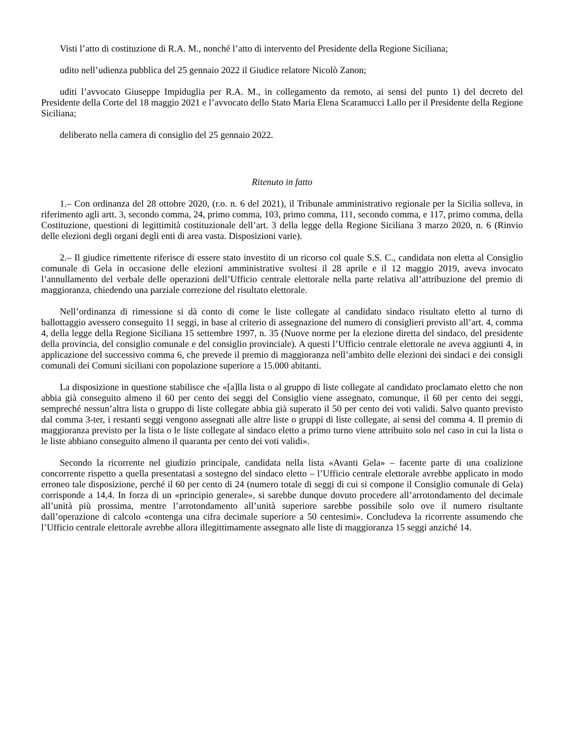Visti l’atto di costituzione di R.A. M., nonché l’atto di intervento del Presidente della Regione Siciliana;
udito nell’udienza pubblica del 25 gennaio 2022 il Giudice relatore Nicolò Zanon;
uditi l’avvocato Giuseppe Impiduglia per R.A. M., in collegamento da remoto, ai sensi del punto 1) del decreto del Presidente della Corte del 18 maggio 2021 e l’avvocato dello Stato Maria Elena Scaramucci Lallo per il Presidente della Regione Siciliana;
deliberato nella camera di consiglio del 25 gennaio 2022.
Ritenuto in fatto
1.– Con ordinanza del 28 ottobre 2020, (r.o. n. 6 del 2021), il Tribunale amministrativo regionale per la Sicilia solleva, in riferimento agli artt. 3, secondo comma, 24, primo comma, 103, primo comma, 111, secondo comma, e 117, primo comma, della Costituzione, questioni di legittimità costituzionale dell’art. 3 della legge della Regione Siciliana 3 marzo 2020, n. 6 (Rinvio delle elezioni degli organi degli enti di area vasta. Disposizioni varie).
2.– Il giudice rimettente riferisce di essere stato investito di un ricorso col quale S.S. C., candidata non eletta al Consiglio comunale di Gela in occasione delle elezioni amministrative svoltesi il 28 aprile e il 12 maggio 2019, aveva invocato l’annullamento del verbale delle operazioni dell’Ufficio centrale elettorale nella parte relativa all’attribuzione del premio di maggioranza, chiedendo una parziale correzione del risultato elettorale.
Nell’ordinanza di rimessione si dà conto di come le liste collegate al candidato sindaco risultato eletto al turno di ballottaggio avessero conseguito 11 seggi, in base al criterio di assegnazione del numero di consiglieri previsto all’art. 4, comma 4, della legge della Regione Siciliana 15 settembre 1997, n. 35 (Nuove norme per la elezione diretta del sindaco, del presidente della provincia, del consiglio comunale e del consiglio provinciale). A questi l’Ufficio centrale elettorale ne aveva aggiunti 4, in applicazione del successivo comma 6, che prevede il premio di maggioranza nell’ambito delle elezioni dei sindaci e dei consigli comunali dei Comuni siciliani con popolazione superiore a 15.000 abitanti.
La disposizione in questione stabilisce che «[a]lla lista o al gruppo di liste collegate al candidato proclamato eletto che non abbia già conseguito almeno il 60 per cento dei seggi del Consiglio viene assegnato, comunque, il 60 per cento dei seggi, sempreché nessun’altra lista o gruppo di liste collegate abbia già superato il 50 per cento dei voti validi. Salvo quanto previsto dal comma 3-ter, i restanti seggi vengono assegnati alle altre liste o gruppi di liste collegate, ai sensi del comma 4. Il premio di maggioranza previsto per la lista o le liste collegate al sindaco eletto a primo turno viene attribuito solo nel caso in cui la lista o le liste abbiano conseguito almeno il quaranta per cento dei voti validi».
Secondo la ricorrente nel giudizio principale, candidata nella lista «Avanti Gela» – facente parte di una coalizione concorrente rispetto a quella presentatasi a sostegno del sindaco eletto – l’Ufficio centrale elettorale avrebbe applicato in modo erroneo tale disposizione, perché il 60 per cento di 24 (numero totale di seggi di cui si compone il Consiglio comunale di Gela) corrisponde a 14,4. In forza di un «principio generale», si sarebbe dunque dovuto procedere all’arrotondamento del decimale all’unità più prossima, mentre l’arrotondamento all’unità superiore sarebbe possibile solo ove il numero risultante dall’operazione di calcolo «contenga una cifra decimale superiore a 50 centesimi». Concludeva la ricorrente assumendo che l’Ufficio centrale elettorale avrebbe allora illegittimamente assegnato alle liste di maggioranza 15 seggi anziché 14.